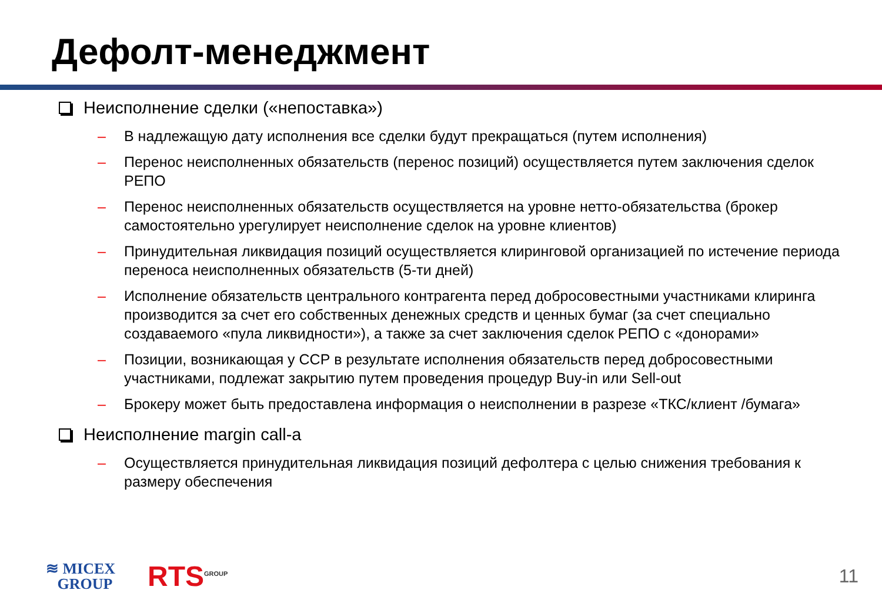Дефолт-менеджмент
Неисполнение сделки («непоставка»)
– В надлежащую дату исполнения все сделки будут прекращаться (путем исполнения)
– Перенос неисполненных обязательств (перенос позиций) осуществляется путем заключения сделок РЕПО
– Перенос неисполненных обязательств осуществляется на уровне нетто-обязательства (брокер самостоятельно урегулирует неисполнение сделок на уровне клиентов)
– Принудительная ликвидация позиций осуществляется клиринговой организацией по истечение периода переноса неисполненных обязательств (5-ти дней)
– Исполнение обязательств центрального контрагента перед добросовестными участниками клиринга производится за счет его собственных денежных средств и ценных бумаг (за счет специально создаваемого «пула ликвидности»), а также за счет заключения сделок РЕПО с «донорами»
– Позиции, возникающая у ССР в результате исполнения обязательств перед добросовестными участниками, подлежат закрытию путем проведения процедур Buy-in или Sell-out
– Брокеру может быть предоставлена информация о неисполнении в разрезе «ТКС/клиент /бумага»
Неисполнение margin call-a
– Осуществляется принудительная ликвидация позиций дефолтера с целью снижения требования к размеру обеспечения
≋ MICEX
GROUP
RTS<sup>GROUP</sup>
11